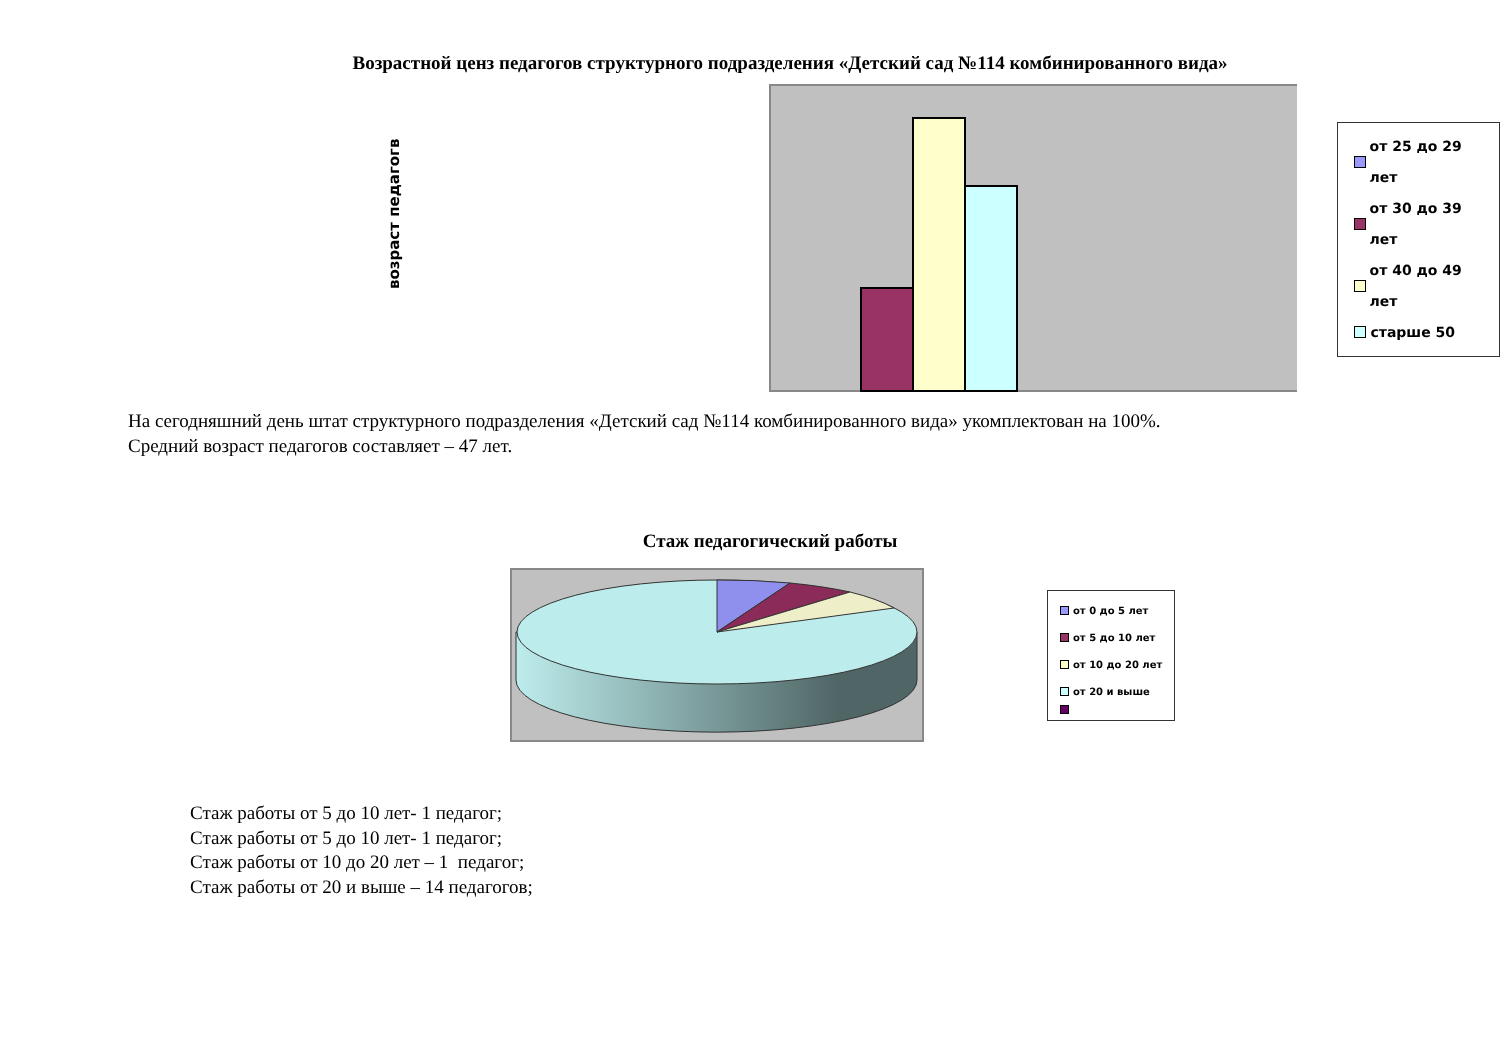Возрастной ценз педагогов структурного подразделения «Детский сад №114 комбинированного вида»
возраст педагогв
от 25 до 29 лет
от 30 до 39 лет
от 40 до 49 лет
старше 50
На сегодняшний день штат структурного подразделения «Детский сад №114 комбинированного вида» укомплектован на 100%.
Средний возраст педагогов составляет – 47 лет.
Стаж педагогический работы
от 0 до 5 лет
от 5 до 10 лет
от 10 до 20 лет
от 20 и выше
Стаж работы от 5 до 10 лет- 1 педагог;
Стаж работы от 5 до 10 лет- 1 педагог;
Стаж работы от 10 до 20 лет – 1 педагог;
Стаж работы от 20 и выше – 14 педагогов;